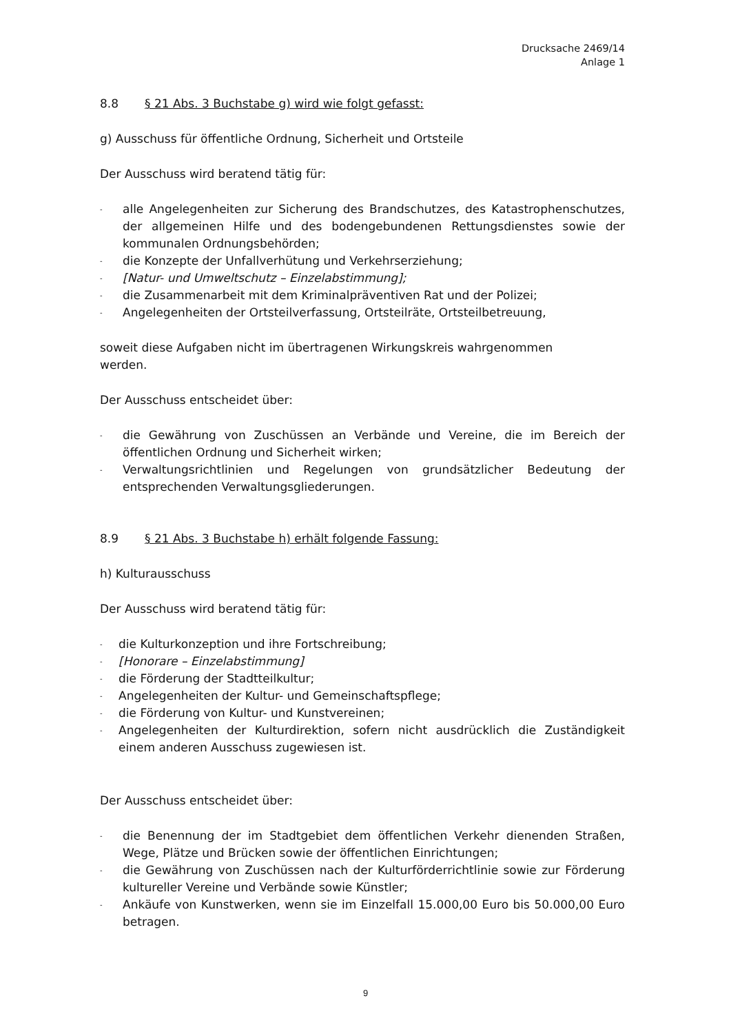Drucksache 2469/14
Anlage 1
8.8 § 21 Abs. 3 Buchstabe g) wird wie folgt gefasst:
g) Ausschuss für öffentliche Ordnung, Sicherheit und Ortsteile
Der Ausschuss wird beratend tätig für:
- alle Angelegenheiten zur Sicherung des Brandschutzes, des Katastrophenschutzes, der allgemeinen Hilfe und des bodengebundenen Rettungsdienstes sowie der kommunalen Ordnungsbehörden;
- die Konzepte der Unfallverhütung und Verkehrserziehung;
- [Natur- und Umweltschutz – Einzelabstimmung];
- die Zusammenarbeit mit dem Kriminalpräventiven Rat und der Polizei;
- Angelegenheiten der Ortsteilverfassung, Ortsteilräte, Ortsteilbetreuung,
soweit diese Aufgaben nicht im übertragenen Wirkungskreis wahrgenommen
werden.
Der Ausschuss entscheidet über:
- die Gewährung von Zuschüssen an Verbände und Vereine, die im Bereich der öffentlichen Ordnung und Sicherheit wirken;
- Verwaltungsrichtlinien und Regelungen von grundsätzlicher Bedeutung der entsprechenden Verwaltungsgliederungen.
8.9 § 21 Abs. 3 Buchstabe h) erhält folgende Fassung:
h) Kulturausschuss
Der Ausschuss wird beratend tätig für:
- die Kulturkonzeption und ihre Fortschreibung;
- [Honorare – Einzelabstimmung]
- die Förderung der Stadtteilkultur;
- Angelegenheiten der Kultur- und Gemeinschaftspflege;
- die Förderung von Kultur- und Kunstvereinen;
- Angelegenheiten der Kulturdirektion, sofern nicht ausdrücklich die Zuständigkeit einem anderen Ausschuss zugewiesen ist.
Der Ausschuss entscheidet über:
- die Benennung der im Stadtgebiet dem öffentlichen Verkehr dienenden Straßen, Wege, Plätze und Brücken sowie der öffentlichen Einrichtungen;
- die Gewährung von Zuschüssen nach der Kulturförderrichtlinie sowie zur Förderung kultureller Vereine und Verbände sowie Künstler;
- Ankäufe von Kunstwerken, wenn sie im Einzelfall 15.000,00 Euro bis 50.000,00 Euro betragen.
9